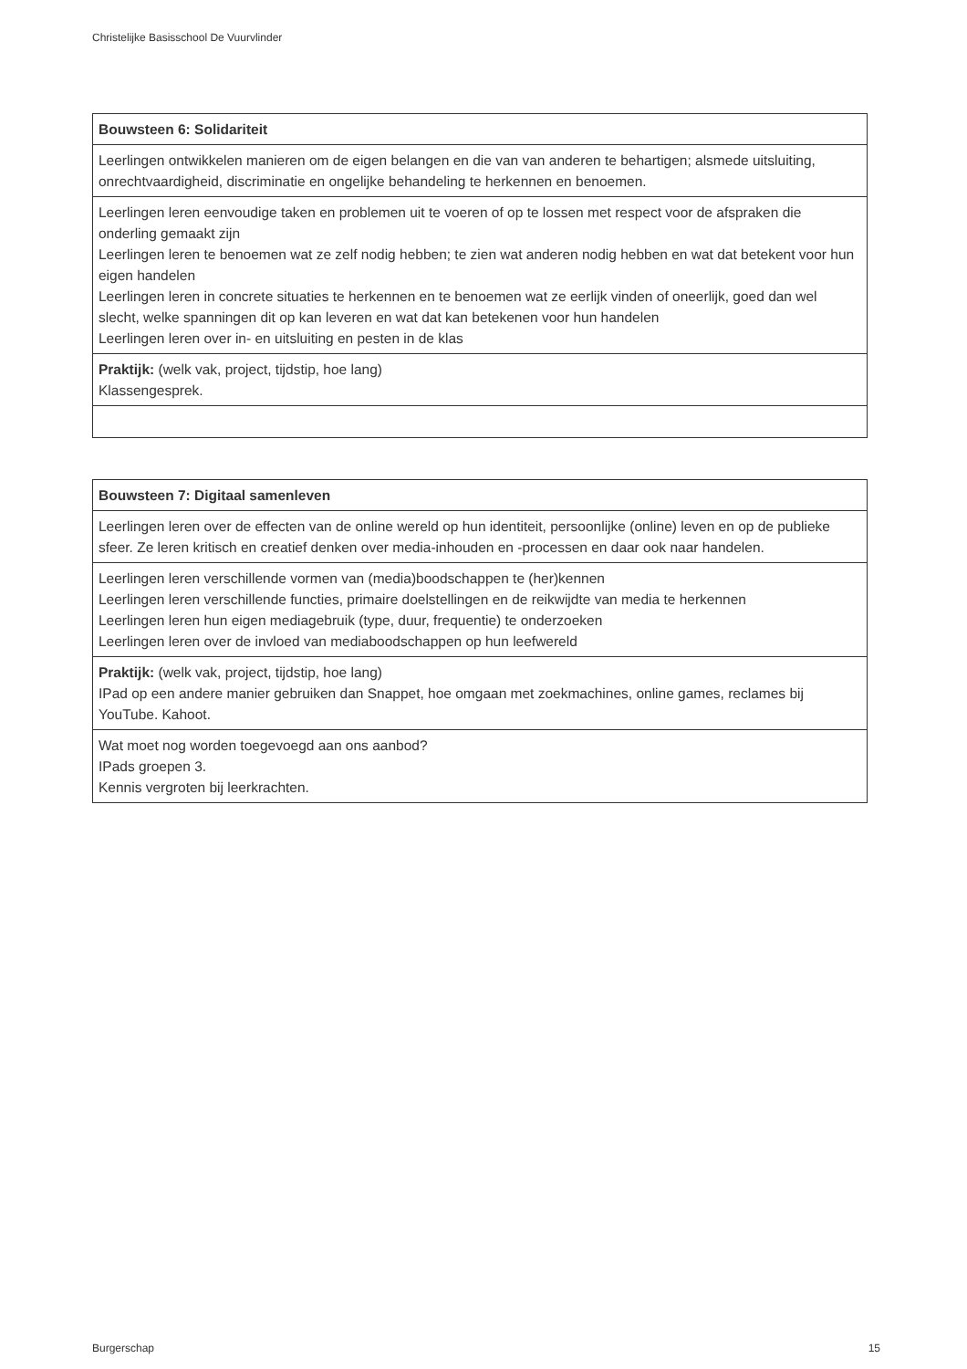Christelijke Basisschool De Vuurvlinder
| Bouwsteen 6: Solidariteit |
| --- |
| Leerlingen ontwikkelen manieren om de eigen belangen en die van van anderen te behartigen; alsmede uitsluiting, onrechtvaardigheid, discriminatie en ongelijke behandeling te herkennen en benoemen. |
| Leerlingen leren eenvoudige taken en problemen uit te voeren of op te lossen met respect voor de afspraken die onderling gemaakt zijn Leerlingen leren te benoemen wat ze zelf nodig hebben; te zien wat anderen nodig hebben en wat dat betekent voor hun eigen handelen Leerlingen leren in concrete situaties te herkennen en te benoemen wat ze eerlijk vinden of oneerlijk, goed dan wel slecht, welke spanningen dit op kan leveren en wat dat kan betekenen voor hun handelen Leerlingen leren over in- en uitsluiting en pesten in de klas |
| Praktijk: (welk vak, project, tijdstip, hoe lang) Klassengesprek. |
| Bouwsteen 7: Digitaal samenleven |
| --- |
| Leerlingen leren over de effecten van de online wereld op hun identiteit, persoonlijke (online) leven en op de publieke sfeer. Ze leren kritisch en creatief denken over media-inhouden en -processen en daar ook naar handelen. |
| Leerlingen leren verschillende vormen van (media)boodschappen te (her)kennen Leerlingen leren verschillende functies, primaire doelstellingen en de reikwijdte van media te herkennen Leerlingen leren hun eigen mediagebruik (type, duur, frequentie) te onderzoeken Leerlingen leren over de invloed van mediaboodschappen op hun leefwereld |
| Praktijk: (welk vak, project, tijdstip, hoe lang) IPad op een andere manier gebruiken dan Snappet, hoe omgaan met zoekmachines, online games, reclames bij YouTube. Kahoot. |
| Wat moet nog worden toegevoegd aan ons aanbod? IPads groepen 3. Kennis vergroten bij leerkrachten. |
Burgerschap 15